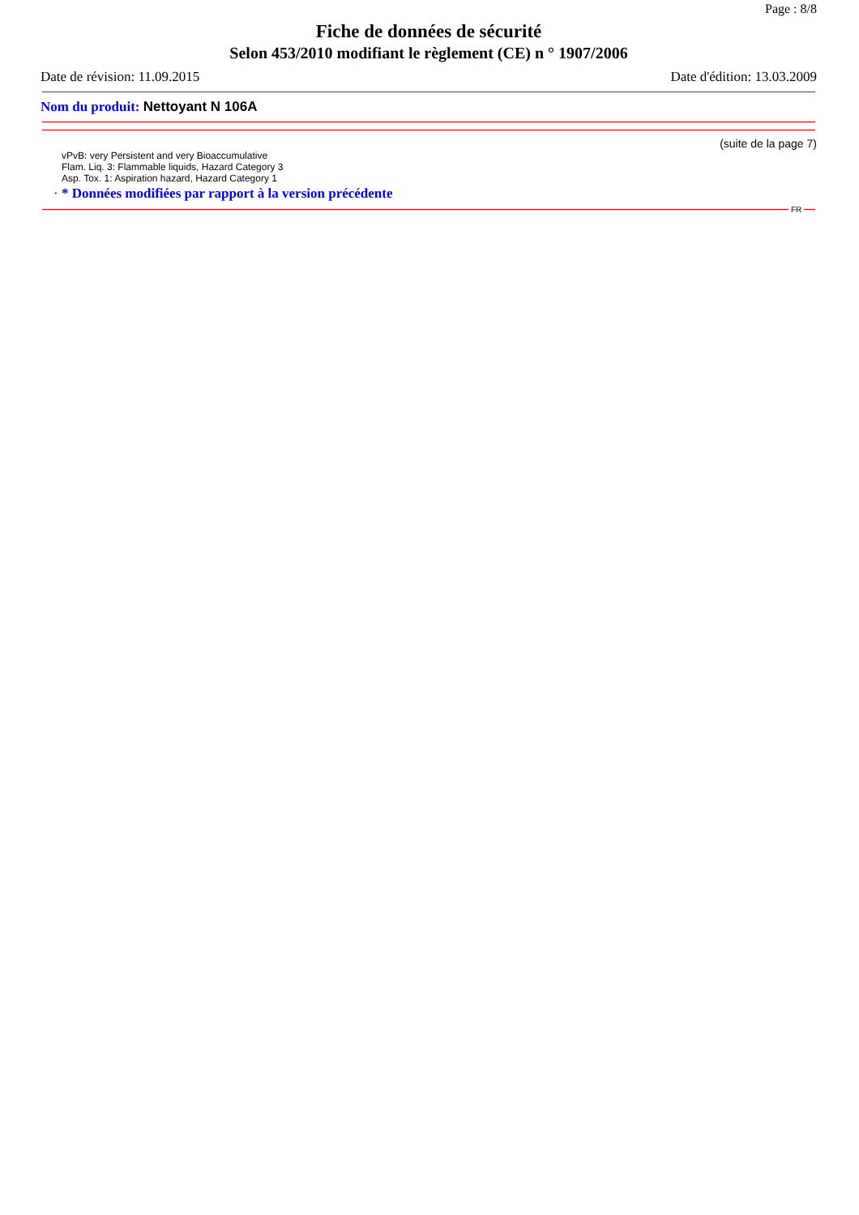Page : 8/8
Fiche de données de sécurité
Selon 453/2010 modifiant le règlement (CE) n ° 1907/2006
Date de révision: 11.09.2015 Date d'édition: 13.03.2009
Nom du produit: Nettoyant N 106A
(suite de la page 7)
vPvB: very Persistent and very Bioaccumulative
Flam. Liq. 3: Flammable liquids, Hazard Category 3
Asp. Tox. 1: Aspiration hazard, Hazard Category 1
· * Données modifiées par rapport à la version précédente
FR